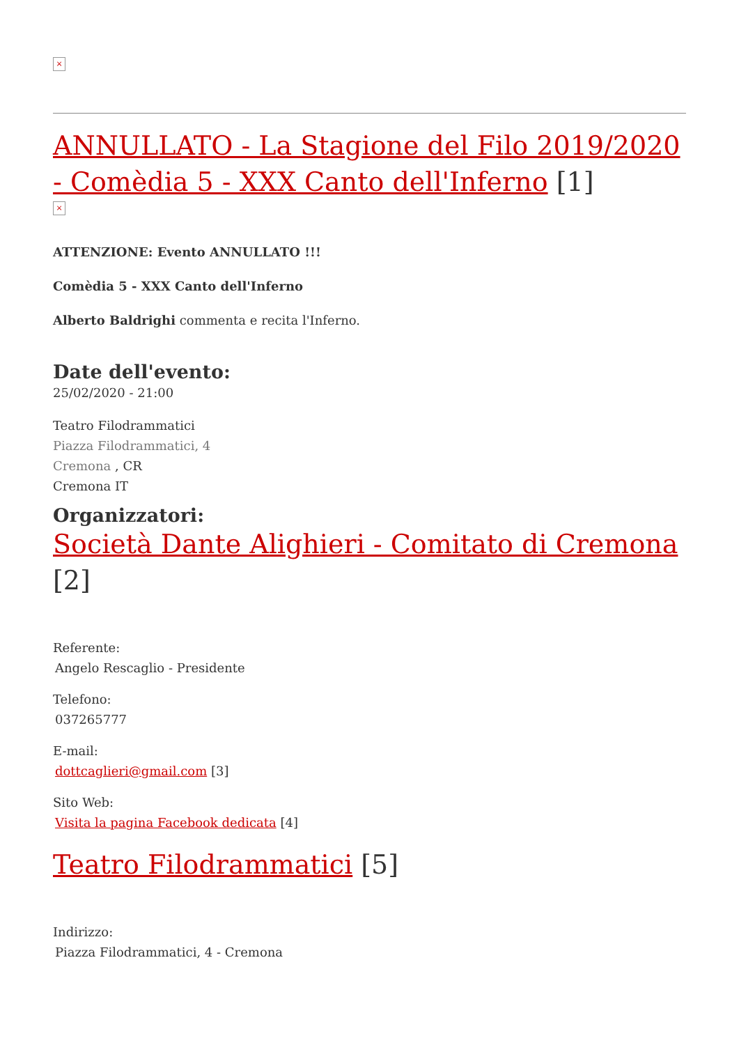×
ANNULLATO - La Stagione del Filo 2019/2020 - Comèdia 5 - XXX Canto dell'Inferno [1]
×
ATTENZIONE: Evento ANNULLATO !!!
Comèdia 5 - XXX Canto dell'Inferno
Alberto Baldrighi commenta e recita l'Inferno.
Date dell'evento:
25/02/2020 - 21:00
Teatro Filodrammatici
Piazza Filodrammatici, 4
Cremona , CR
Cremona IT
Organizzatori:
Società Dante Alighieri - Comitato di Cremona [2]
Referente:
Angelo Rescaglio - Presidente
Telefono:
037265777
E-mail:
dottcaglieri@gmail.com [3]
Sito Web:
Visita la pagina Facebook dedicata [4]
Teatro Filodrammatici [5]
Indirizzo:
Piazza Filodrammatici, 4 - Cremona